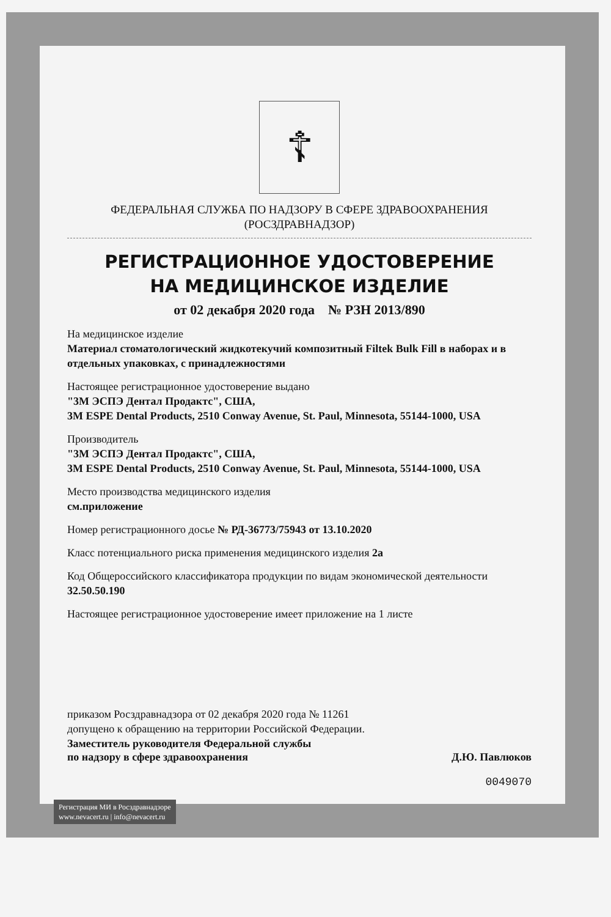☦
ФЕДЕРАЛЬНАЯ СЛУЖБА ПО НАДЗОРУ В СФЕРЕ ЗДРАВООХРАНЕНИЯ
(РОСЗДРАВНАДЗОР)
РЕГИСТРАЦИОННОЕ УДОСТОВЕРЕНИЕ
НА МЕДИЦИНСКОЕ ИЗДЕЛИЕ
от 02 декабря 2020 года № РЗН 2013/890
На медицинское изделие
Материал стоматологический жидкотекучий композитный Filtek Bulk Fill в наборах и в отдельных упаковках, с принадлежностями
Настоящее регистрационное удостоверение выдано
"3М ЭСПЭ Дентал Продактс", США,
3M ESPE Dental Products, 2510 Conway Avenue, St. Paul, Minnesota, 55144-1000, USA
Производитель
"3М ЭСПЭ Дентал Продактс", США,
3M ESPE Dental Products, 2510 Conway Avenue, St. Paul, Minnesota, 55144-1000, USA
Место производства медицинского изделия
см.приложение
Номер регистрационного досье № РД-36773/75943 от 13.10.2020
Класс потенциального риска применения медицинского изделия 2а
Код Общероссийского классификатора продукции по видам экономической деятельности 32.50.50.190
Настоящее регистрационное удостоверение имеет приложение на 1 листе
приказом Росздравнадзора от 02 декабря 2020 года № 11261
допущено к обращению на территории Российской Федерации.
Заместитель руководителя Федеральной службы
по надзору в сфере здравоохранения Д.Ю. Павлюков
0049070
Регистрация МИ в Росздравнадзоре
www.nevacert.ru | info@nevacert.ru